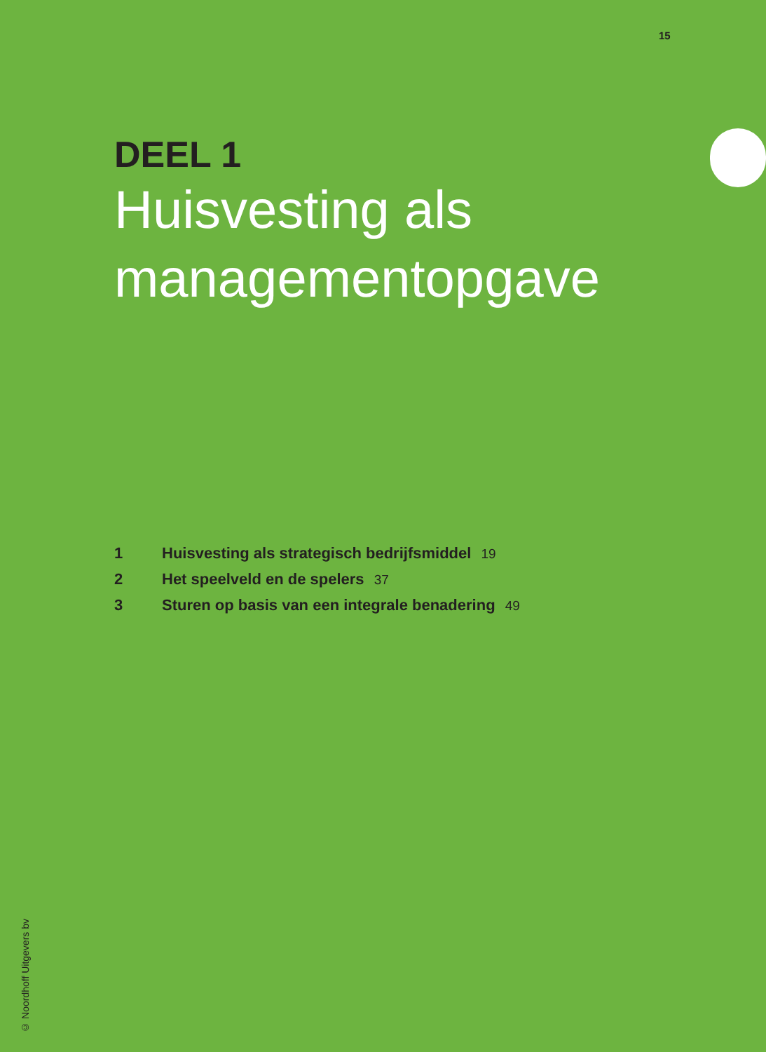15
DEEL 1
Huisvesting als managementopgave
1 Huisvesting als strategisch bedrijfsmiddel 19
2 Het speelveld en de spelers 37
3 Sturen op basis van een integrale benadering 49
© Noordhoff Uitgevers bv